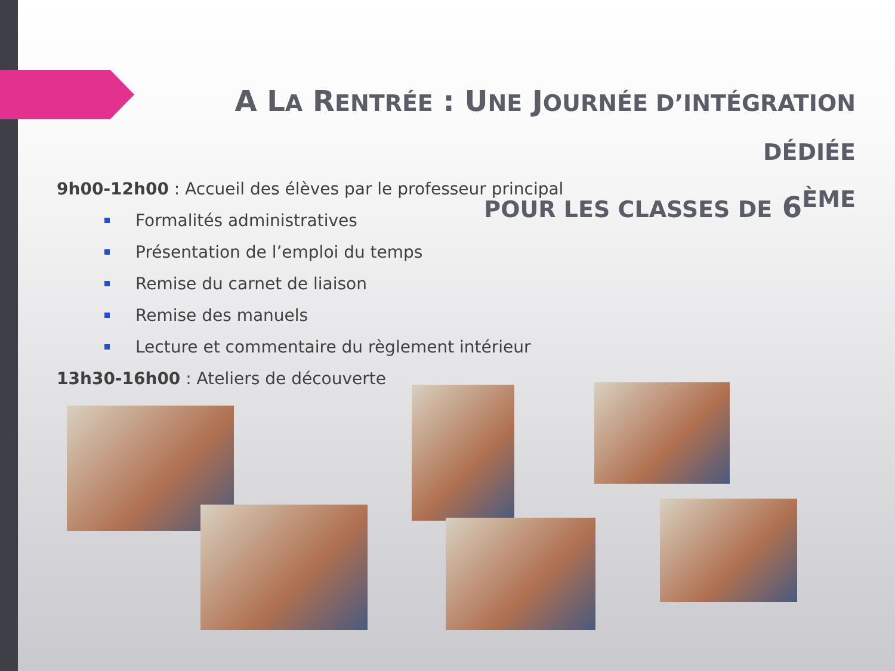A LA RENTRÉE : UNE JOURNÉE D’INTÉGRATION DÉDIÉE
POUR LES CLASSES DE 6<sup>ÈME</sup>
9h00-12h00 : Accueil des élèves par le professeur principal
Formalités administratives
Présentation de l’emploi du temps
Remise du carnet de liaison
Remise des manuels
Lecture et commentaire du règlement intérieur
13h30-16h00 : Ateliers de découverte